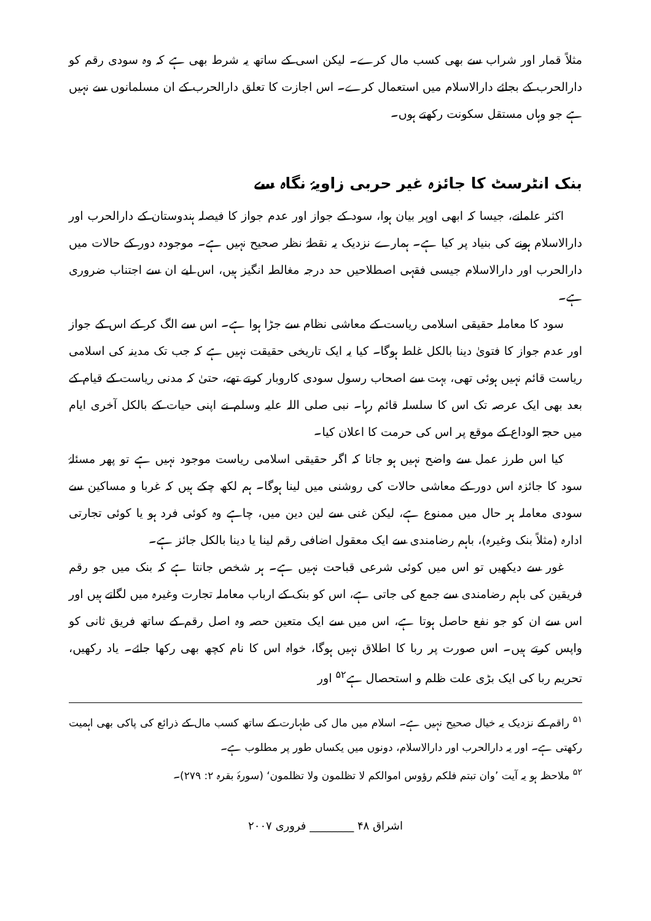مثلاً قمار اور شراب سے بھی کسب مال کرے۔ لیکن اسی کے ساتھ یہ شرط بھی ہے کہ وہ سودی رقم کو دارالحرب کے بجائے دارالاسلام میں استعمال کرے۔ اس اجازت کا تعلق دارالحرب کے ان مسلمانوں سے نہیں ہے جو وہاں مستقل سکونت رکھتے ہوں۔
بنک انٹرسٹ کا جائزہ غیر حربی زاویۂ نگاہ سے
اکثر علمانے، جیسا کہ ابھی اوپر بیان ہوا، سود کے جواز اور عدم جواز کا فیصلہ ہندوستان کے دارالحرب اور دارالاسلام ہونے کی بنیاد پر کیا ہے۔ ہمارے نزدیک یہ نقطۂ نظر صحیح نہیں ہے۔ موجودہ دور کے حالات میں دارالحرب اور دارالاسلام جیسی فقہی اصطلاحیں حد درجہ مغالطہ انگیز ہیں، اس لیے ان سے اجتناب ضروری ہے۔
سود کا معاملہ حقیقی اسلامی ریاست کے معاشی نظام سے جڑا ہوا ہے۔ اس سے الگ کر کے اس کے جواز اور عدم جواز کا فتویٰ دینا بالکل غلط ہوگا۔ کیا یہ ایک تاریخی حقیقت نہیں ہے کہ جب تک مدینہ کی اسلامی ریاست قائم نہیں ہوئی تھی، بہت سے اصحاب رسول سودی کاروبار کرتے تھے، حتیٰ کہ مدنی ریاست کے قیام کے بعد بھی ایک عرصہ تک اس کا سلسلہ قائم رہا۔ نبی صلی اللہ علیہ وسلم نے اپنی حیات کے بالکل آخری ایام میں حجۃ الوداع کے موقع پر اس کی حرمت کا اعلان کیا۔
کیا اس طرز عمل سے واضح نہیں ہو جاتا کہ اگر حقیقی اسلامی ریاست موجود نہیں ہے تو پھر مسئلۂ سود کا جائزہ اس دور کے معاشی حالات کی روشنی میں لینا ہوگا۔ ہم لکھ چکے ہیں کہ غربا و مساکین سے سودی معاملہ ہر حال میں ممنوع ہے، لیکن غنی سے لین دین میں، چاہے وہ کوئی فرد ہو یا کوئی تجارتی ادارہ (مثلاً بنک وغیرہ)، باہم رضامندی سے ایک معقول اضافی رقم لینا یا دینا بالکل جائز ہے۔
غور سے دیکھیں تو اس میں کوئی شرعی قباحت نہیں ہے۔ ہر شخص جانتا ہے کہ بنک میں جو رقم فریقین کی باہم رضامندی سے جمع کی جاتی ہے، اس کو بنک کے ارباب معاملہ تجارت وغیرہ میں لگاتے ہیں اور اس سے ان کو جو نفع حاصل ہوتا ہے، اس میں سے ایک متعین حصہ وہ اصل رقم کے ساتھ فریق ثانی کو واپس کرتے ہیں۔ اس صورت پر ربا کا اطلاق نہیں ہوگا، خواہ اس کا نام کچھ بھی رکھا جائے۔ یاد رکھیں، تحریم ربا کی ایک بڑی علت ظلم و استحصال ہے<sup>۵۲</sup> اور
<sup>۵۱</sup> راقم کے نزدیک یہ خیال صحیح نہیں ہے۔ اسلام میں مال کی طہارت کے ساتھ کسب مال کے ذرائع کی پاکی بھی اہمیت رکھتی ہے۔ اور یہ دارالحرب اور دارالاسلام، دونوں میں یکساں طور پر مطلوب ہے۔
<sup>۵۲</sup> ملاحظہ ہو یہ آیت ’وان تبتم فلکم رؤوس اموالکم لا تظلمون ولا تظلمون‘ (سورۂ بقرہ ۲: ۲۷۹)۔
اشراق ۴۸ ________ فروری ۲۰۰۷